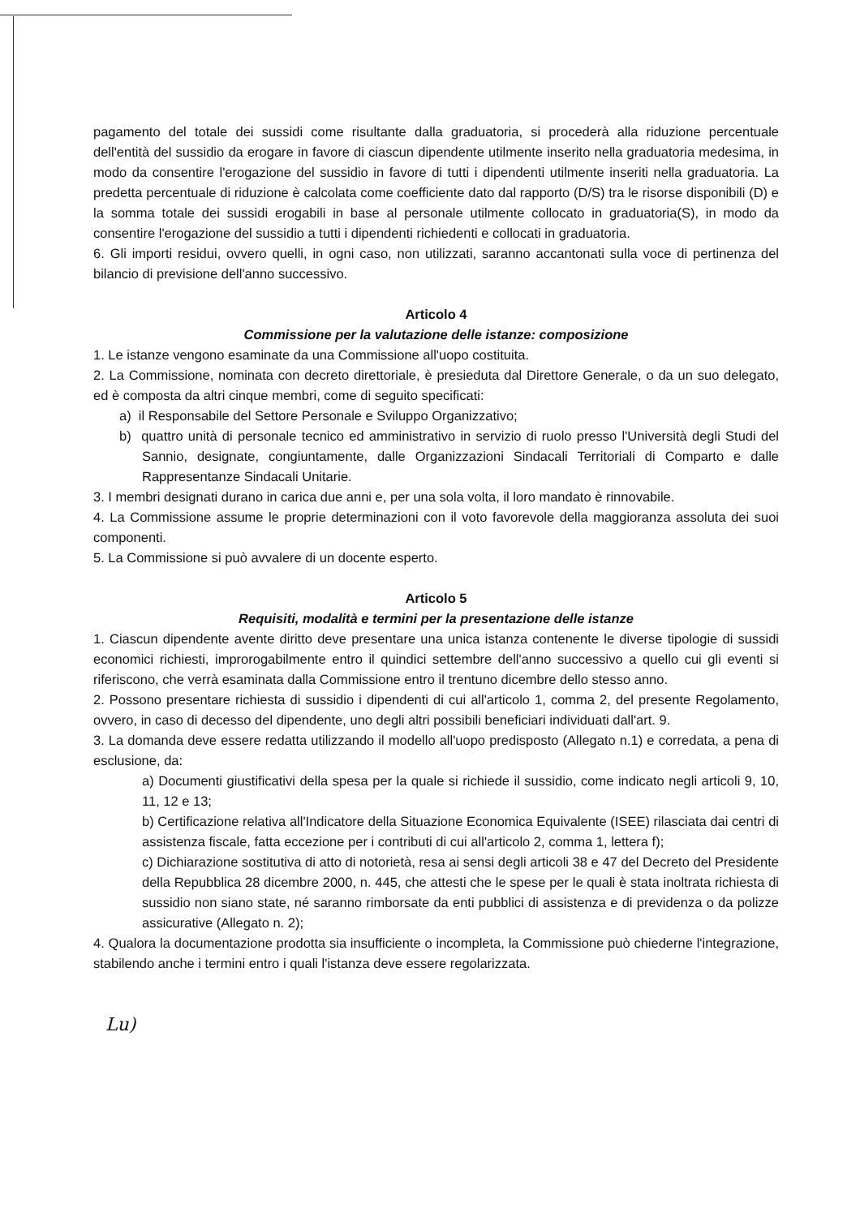pagamento del totale dei sussidi come risultante dalla graduatoria, si procederà alla riduzione percentuale dell'entità del sussidio da erogare in favore di ciascun dipendente utilmente inserito nella graduatoria medesima, in modo da consentire l'erogazione del sussidio in favore di tutti i dipendenti utilmente inseriti nella graduatoria. La predetta percentuale di riduzione è calcolata come coefficiente dato dal rapporto (D/S) tra le risorse disponibili (D) e la somma totale dei sussidi erogabili in base al personale utilmente collocato in graduatoria(S), in modo da consentire l'erogazione del sussidio a tutti i dipendenti richiedenti e collocati in graduatoria.
6. Gli importi residui, ovvero quelli, in ogni caso, non utilizzati, saranno accantonati sulla voce di pertinenza del bilancio di previsione dell'anno successivo.
Articolo 4
Commissione per la valutazione delle istanze: composizione
1. Le istanze vengono esaminate da una Commissione all'uopo costituita.
2. La Commissione, nominata con decreto direttoriale, è presieduta dal Direttore Generale, o da un suo delegato, ed è composta da altri cinque membri, come di seguito specificati:
a) il Responsabile del Settore Personale e Sviluppo Organizzativo;
b) quattro unità di personale tecnico ed amministrativo in servizio di ruolo presso l'Università degli Studi del Sannio, designate, congiuntamente, dalle Organizzazioni Sindacali Territoriali di Comparto e dalle Rappresentanze Sindacali Unitarie.
3. I membri designati durano in carica due anni e, per una sola volta, il loro mandato è rinnovabile.
4. La Commissione assume le proprie determinazioni con il voto favorevole della maggioranza assoluta dei suoi componenti.
5. La Commissione si può avvalere di un docente esperto.
Articolo 5
Requisiti, modalità e termini per la presentazione delle istanze
1. Ciascun dipendente avente diritto deve presentare una unica istanza contenente le diverse tipologie di sussidi economici richiesti, improrogabilmente entro il quindici settembre dell'anno successivo a quello cui gli eventi si riferiscono, che verrà esaminata dalla Commissione entro il trentuno dicembre dello stesso anno.
2. Possono presentare richiesta di sussidio i dipendenti di cui all'articolo 1, comma 2, del presente Regolamento, ovvero, in caso di decesso del dipendente, uno degli altri possibili beneficiari individuati dall'art. 9.
3. La domanda deve essere redatta utilizzando il modello all'uopo predisposto (Allegato n.1) e corredata, a pena di esclusione, da:
a) Documenti giustificativi della spesa per la quale si richiede il sussidio, come indicato negli articoli 9, 10, 11, 12 e 13;
b) Certificazione relativa all'Indicatore della Situazione Economica Equivalente (ISEE) rilasciata dai centri di assistenza fiscale, fatta eccezione per i contributi di cui all'articolo 2, comma 1, lettera f);
c) Dichiarazione sostitutiva di atto di notorietà, resa ai sensi degli articoli 38 e 47 del Decreto del Presidente della Repubblica 28 dicembre 2000, n. 445, che attesti che le spese per le quali è stata inoltrata richiesta di sussidio non siano state, né saranno rimborsate da enti pubblici di assistenza e di previdenza o da polizze assicurative (Allegato n. 2);
4. Qualora la documentazione prodotta sia insufficiente o incompleta, la Commissione può chiederne l'integrazione, stabilendo anche i termini entro i quali l'istanza deve essere regolarizzata.
Lu)